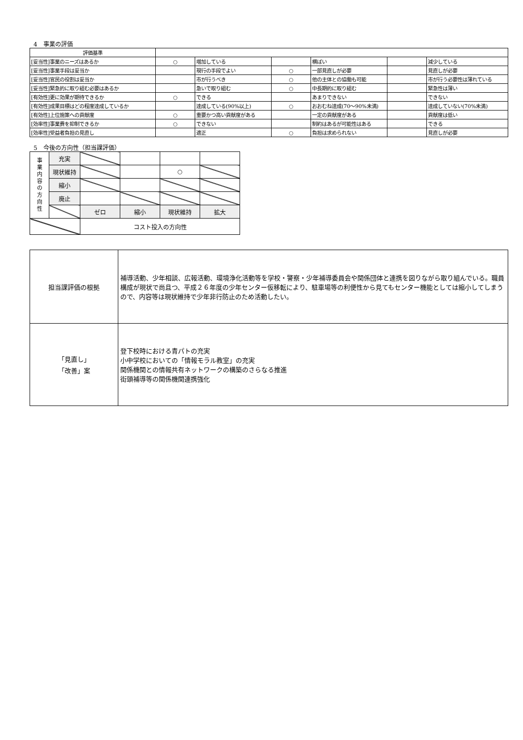4　事業の評価
| 評価基準 | | | | | | |
| [妥当性]事業のニーズはあるか | ○ | 増加している | | 横ばい | | 減少している |
| [妥当性]事業手段は妥当か | | 現行の手段でよい | ○ | 一部見直しが必要 | | 見直しが必要 |
| [妥当性]官民の役割は妥当か | | 市が行うべき | ○ | 他の主体との協働も可能 | | 市が行う必要性は薄れている |
| [妥当性]緊急的に取り組む必要はあるか | | 急いで取り組む | ○ | 中長期的に取り組む | | 緊急性は薄い |
| [有効性]更に効果が期待できるか | ○ | できる | | あまりできない | | できない |
| [有効性]成果目標はどの程度達成しているか | | 達成している(90%以上) | ○ | おおむね達成(70～90%未満) | | 達成していない(70%未満) |
| [有効性]上位施策への貢献度 | ○ | 重要かつ高い貢献度がある | | 一定の貢献度がある | | 貢献度は低い |
| [効率性]事業費を抑制できるか | ○ | できない | | 制約はあるが可能性はある | | できる |
| [効率性]受益者負担の見直し | | 適正 | ○ | 負担は求められない | | 見直しが必要 |
5　今後の方向性（担当課評価）
| 事 業 内 容 の 方 向 性 | 充実 | | | | |
| | 現状維持 | | | ○ | |
| | 縮小 | | | | |
| | 廃止 | | | | |
| | | ゼロ | 縮小 | 現状維持 | 拡大 |
| | | コスト投入の方向性 | | | |
| 担当課評価の根拠 | 補導活動、少年相談、広報活動、環境浄化活動等を学校・警察・少年補導委員会や関係団体と連携を図りながら取り組んでいる。職員構成が現状で尚且つ、平成２６年度の少年センター仮移転により、駐車場等の利便性から見てもセンター機能としては縮小してしまうので、内容等は現状維持で少年非行防止のため活動したい。 |
| 「見直し」 「改善」案 | 登下校時における青パトの充実 小中学校においての「情報モラル教室」の充実 関係機関との情報共有ネットワークの構築のさらなる推進 街頭補導等の関係機関連携強化 |